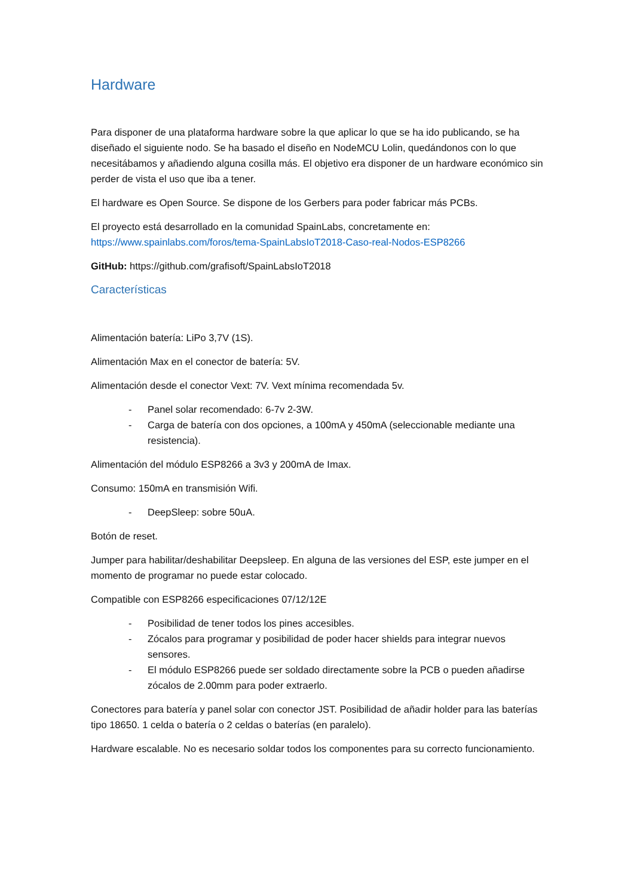Hardware
Para disponer de una plataforma hardware sobre la que aplicar lo que se ha ido publicando, se ha diseñado el siguiente nodo. Se ha basado el diseño en NodeMCU Lolin, quedándonos con lo que necesitábamos y añadiendo alguna cosilla más. El objetivo era disponer de un hardware económico sin perder de vista el uso que iba a tener.
El hardware es Open Source. Se dispone de los Gerbers para poder fabricar más PCBs.
El proyecto está desarrollado en la comunidad SpainLabs, concretamente en:
https://www.spainlabs.com/foros/tema-SpainLabsIoT2018-Caso-real-Nodos-ESP8266
GitHub: https://github.com/grafisoft/SpainLabsIoT2018
Características
Alimentación batería: LiPo 3,7V (1S).
Alimentación Max en el conector de batería: 5V.
Alimentación desde el conector Vext: 7V. Vext mínima recomendada 5v.
- Panel solar recomendado: 6-7v 2-3W.
- Carga de batería con dos opciones, a 100mA y 450mA (seleccionable mediante una resistencia).
Alimentación del módulo ESP8266 a 3v3 y 200mA de Imax.
Consumo: 150mA en transmisión Wifi.
- DeepSleep: sobre 50uA.
Botón de reset.
Jumper para habilitar/deshabilitar Deepsleep. En alguna de las versiones del ESP, este jumper en el momento de programar no puede estar colocado.
Compatible con ESP8266 especificaciones 07/12/12E
- Posibilidad de tener todos los pines accesibles.
- Zócalos para programar y posibilidad de poder hacer shields para integrar nuevos sensores.
- El módulo ESP8266 puede ser soldado directamente sobre la PCB o pueden añadirse zócalos de 2.00mm para poder extraerlo.
Conectores para batería y panel solar con conector JST. Posibilidad de añadir holder para las baterías tipo 18650. 1 celda o batería o 2 celdas o baterías (en paralelo).
Hardware escalable. No es necesario soldar todos los componentes para su correcto funcionamiento.